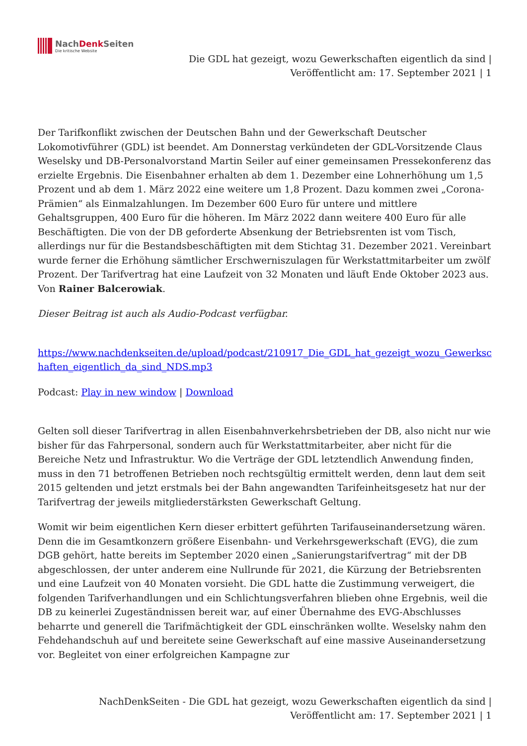NachDenk Seiten
Die kritische Website
Die GDL hat gezeigt, wozu Gewerkschaften eigentlich da sind |
Veröffentlicht am: 17. September 2021 | 1
Der Tarifkonflikt zwischen der Deutschen Bahn und der Gewerkschaft Deutscher Lokomotivführer (GDL) ist beendet. Am Donnerstag verkündeten der GDL-Vorsitzende Claus Weselsky und DB-Personalvorstand Martin Seiler auf einer gemeinsamen Pressekonferenz das erzielte Ergebnis. Die Eisenbahner erhalten ab dem 1. Dezember eine Lohnerhöhung um 1,5 Prozent und ab dem 1. März 2022 eine weitere um 1,8 Prozent. Dazu kommen zwei „Corona-Prämien“ als Einmalzahlungen. Im Dezember 600 Euro für untere und mittlere Gehaltsgruppen, 400 Euro für die höheren. Im März 2022 dann weitere 400 Euro für alle Beschäftigten. Die von der DB geforderte Absenkung der Betriebsrenten ist vom Tisch, allerdings nur für die Bestandsbeschäftigten mit dem Stichtag 31. Dezember 2021. Vereinbart wurde ferner die Erhöhung sämtlicher Erschwerniszulagen für Werkstattmitarbeiter um zwölf Prozent. Der Tarifvertrag hat eine Laufzeit von 32 Monaten und läuft Ende Oktober 2023 aus. Von Rainer Balcerowiak.
Dieser Beitrag ist auch als Audio-Podcast verfügbar.
https://www.nachdenkseiten.de/upload/podcast/210917_Die_GDL_hat_gezeigt_wozu_Gewerkschaften_eigentlich_da_sind_NDS.mp3
Podcast: Play in new window | Download
Gelten soll dieser Tarifvertrag in allen Eisenbahnverkehrsbetrieben der DB, also nicht nur wie bisher für das Fahrpersonal, sondern auch für Werkstattmitarbeiter, aber nicht für die Bereiche Netz und Infrastruktur. Wo die Verträge der GDL letztendlich Anwendung finden, muss in den 71 betroffenen Betrieben noch rechtsgültig ermittelt werden, denn laut dem seit 2015 geltenden und jetzt erstmals bei der Bahn angewandten Tarifeinheitsgesetz hat nur der Tarifvertrag der jeweils mitgliederstärksten Gewerkschaft Geltung.
Womit wir beim eigentlichen Kern dieser erbittert geführten Tarifauseinandersetzung wären. Denn die im Gesamtkonzern größere Eisenbahn- und Verkehrsgewerkschaft (EVG), die zum DGB gehört, hatte bereits im September 2020 einen „Sanierungstarifvertrag“ mit der DB abgeschlossen, der unter anderem eine Nullrunde für 2021, die Kürzung der Betriebsrenten und eine Laufzeit von 40 Monaten vorsieht. Die GDL hatte die Zustimmung verweigert, die folgenden Tarifverhandlungen und ein Schlichtungsverfahren blieben ohne Ergebnis, weil die DB zu keinerlei Zugeständnissen bereit war, auf einer Übernahme des EVG-Abschlusses beharrte und generell die Tarifmächtigkeit der GDL einschränken wollte. Weselsky nahm den Fehdehandschuh auf und bereitete seine Gewerkschaft auf eine massive Auseinandersetzung vor. Begleitet von einer erfolgreichen Kampagne zur
NachDenkSeiten - Die GDL hat gezeigt, wozu Gewerkschaften eigentlich da sind |
Veröffentlicht am: 17. September 2021 | 1